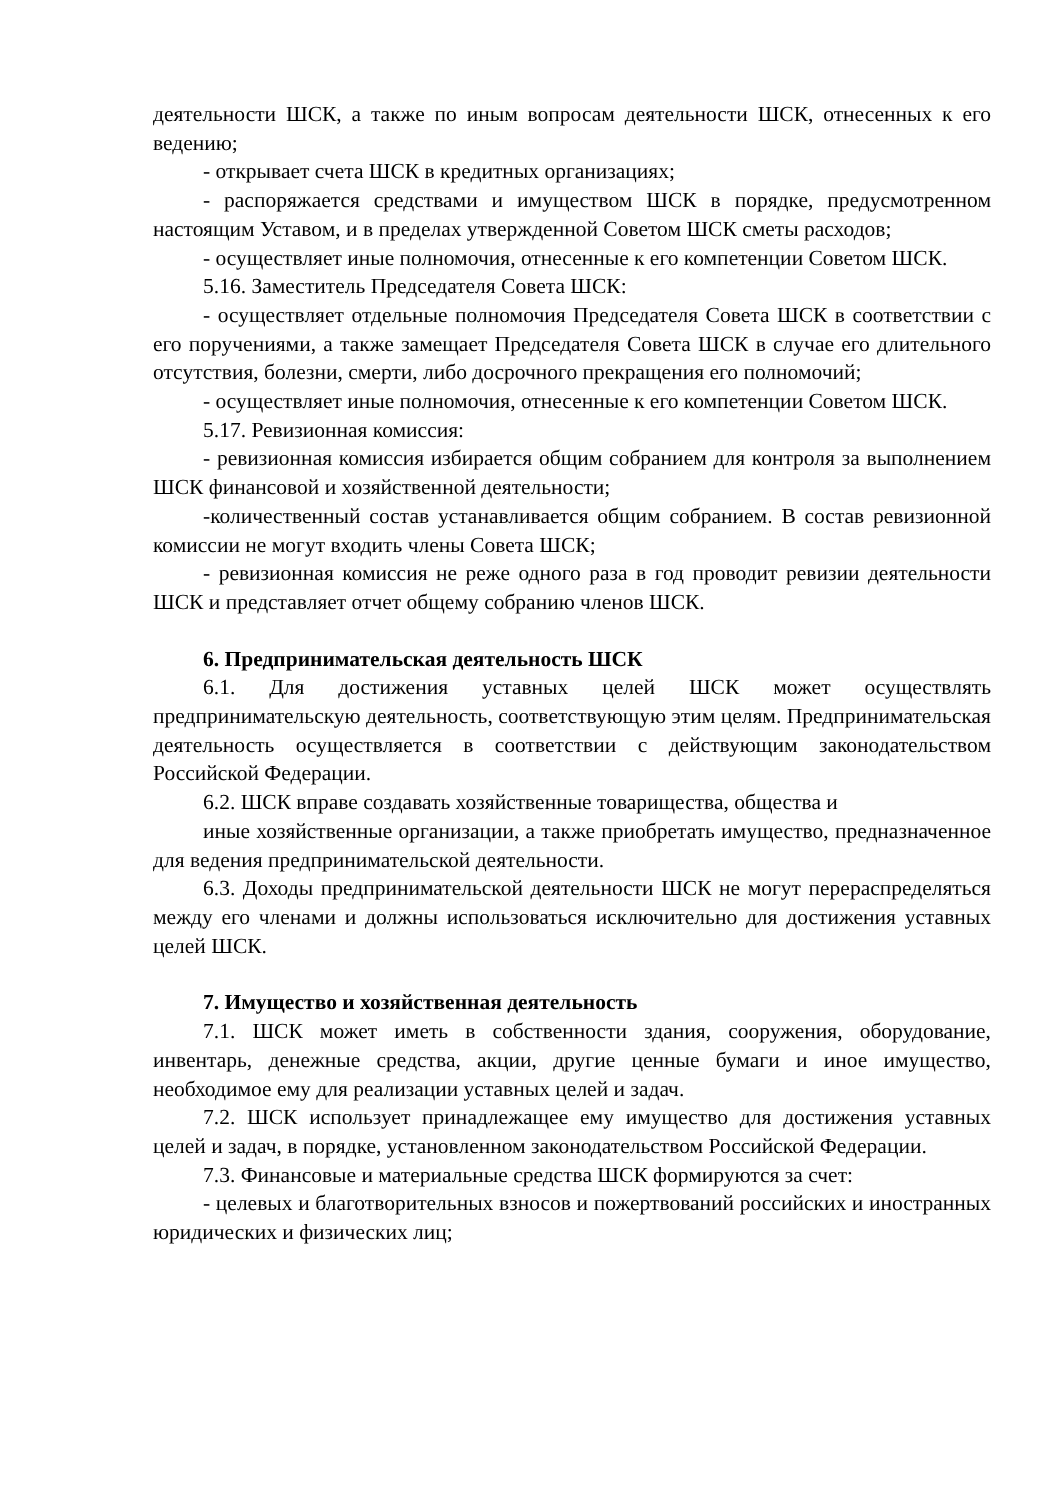деятельности ШСК, а также по иным вопросам деятельности ШСК, отнесенных к его ведению;
- открывает счета ШСК в кредитных организациях;
- распоряжается средствами и имуществом ШСК в порядке, предусмотренном настоящим Уставом, и в пределах утвержденной Советом ШСК сметы расходов;
- осуществляет иные полномочия, отнесенные к его компетенции Советом ШСК.
5.16. Заместитель Председателя Совета ШСК:
- осуществляет отдельные полномочия Председателя Совета ШСК в соответствии с его поручениями, а также замещает Председателя Совета ШСК в случае его длительного отсутствия, болезни, смерти, либо досрочного прекращения его полномочий;
- осуществляет иные полномочия, отнесенные к его компетенции Советом ШСК.
5.17. Ревизионная комиссия:
- ревизионная комиссия избирается общим собранием для контроля за выполнением ШСК финансовой и хозяйственной деятельности;
-количественный состав устанавливается общим собранием. В состав ревизионной комиссии не могут входить члены Совета ШСК;
- ревизионная комиссия не реже одного раза в год проводит ревизии деятельности ШСК и представляет отчет общему собранию членов ШСК.
6. Предпринимательская деятельность ШСК
6.1. Для достижения уставных целей ШСК может осуществлять предпринимательскую деятельность, соответствующую этим целям. Предпринимательская деятельность осуществляется в соответствии с действующим законодательством Российской Федерации.
6.2. ШСК вправе создавать хозяйственные товарищества, общества и
иные хозяйственные организации, а также приобретать имущество, предназначенное для ведения предпринимательской деятельности.
6.3. Доходы предпринимательской деятельности ШСК не могут перераспределяться между его членами и должны использоваться исключительно для достижения уставных целей ШСК.
7. Имущество и хозяйственная деятельность
7.1. ШСК может иметь в собственности здания, сооружения, оборудование, инвентарь, денежные средства, акции, другие ценные бумаги и иное имущество, необходимое ему для реализации уставных целей и задач.
7.2. ШСК использует принадлежащее ему имущество для достижения уставных целей и задач, в порядке, установленном законодательством Российской Федерации.
7.3. Финансовые и материальные средства ШСК формируются за счет:
- целевых и благотворительных взносов и пожертвований российских и иностранных юридических и физических лиц;